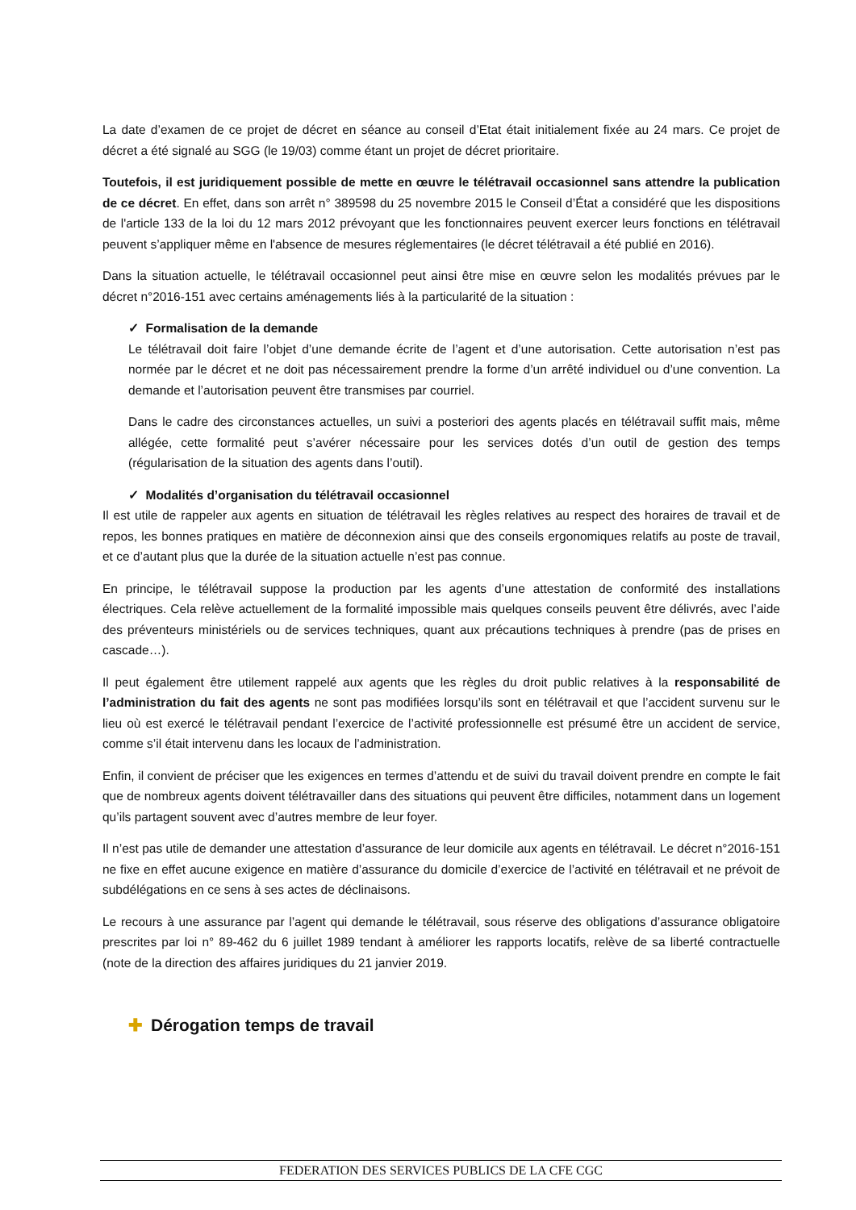La date d’examen de ce projet de décret en séance au conseil d’Etat était initialement fixée au 24 mars. Ce projet de décret a été signalé au SGG (le 19/03) comme étant un projet de décret prioritaire.
Toutefois, il est juridiquement possible de mette en œuvre le télétravail occasionnel sans attendre la publication de ce décret. En effet, dans son arrêt n° 389598 du 25 novembre 2015 le Conseil d’État a considéré que les dispositions de l'article 133 de la loi du 12 mars 2012 prévoyant que les fonctionnaires peuvent exercer leurs fonctions en télétravail peuvent s’appliquer même en l'absence de mesures réglementaires (le décret télétravail a été publié en 2016).
Dans la situation actuelle, le télétravail occasionnel peut ainsi être mise en œuvre selon les modalités prévues par le décret n°2016-151 avec certains aménagements liés à la particularité de la situation :
✓ Formalisation de la demande
Le télétravail doit faire l’objet d’une demande écrite de l’agent et d’une autorisation. Cette autorisation n’est pas normée par le décret et ne doit pas nécessairement prendre la forme d’un arrêté individuel ou d’une convention. La demande et l’autorisation peuvent être transmises par courriel.
Dans le cadre des circonstances actuelles, un suivi a posteriori des agents placés en télétravail suffit mais, même allégée, cette formalité peut s’avérer nécessaire pour les services dotés d’un outil de gestion des temps (régularisation de la situation des agents dans l’outil).
✓ Modalités d’organisation du télétravail occasionnel
Il est utile de rappeler aux agents en situation de télétravail les règles relatives au respect des horaires de travail et de repos, les bonnes pratiques en matière de déconnexion ainsi que des conseils ergonomiques relatifs au poste de travail, et ce d’autant plus que la durée de la situation actuelle n’est pas connue.
En principe, le télétravail suppose la production par les agents d’une attestation de conformité des installations électriques. Cela relève actuellement de la formalité impossible mais quelques conseils peuvent être délivrés, avec l’aide des préventeurs ministériels ou de services techniques, quant aux précautions techniques à prendre (pas de prises en cascade…).
Il peut également être utilement rappelé aux agents que les règles du droit public relatives à la responsabilité de l’administration du fait des agents ne sont pas modifiées lorsqu’ils sont en télétravail et que l’accident survenu sur le lieu où est exercé le télétravail pendant l’exercice de l’activité professionnelle est présumé être un accident de service, comme s’il était intervenu dans les locaux de l’administration.
Enfin, il convient de préciser que les exigences en termes d’attendu et de suivi du travail doivent prendre en compte le fait que de nombreux agents doivent télétravailler dans des situations qui peuvent être difficiles, notamment dans un logement qu’ils partagent souvent avec d’autres membre de leur foyer.
Il n’est pas utile de demander une attestation d’assurance de leur domicile aux agents en télétravail. Le décret n°2016-151 ne fixe en effet aucune exigence en matière d’assurance du domicile d’exercice de l’activité en télétravail et ne prévoit de subdélégations en ce sens à ses actes de déclinaisons.
Le recours à une assurance par l’agent qui demande le télétravail, sous réserve des obligations d’assurance obligatoire prescrites par loi n° 89-462 du 6 juillet 1989 tendant à améliorer les rapports locatifs, relève de sa liberté contractuelle (note de la direction des affaires juridiques du 21 janvier 2019.
✚ Dérogation temps de travail
FEDERATION DES SERVICES PUBLICS DE LA CFE CGC